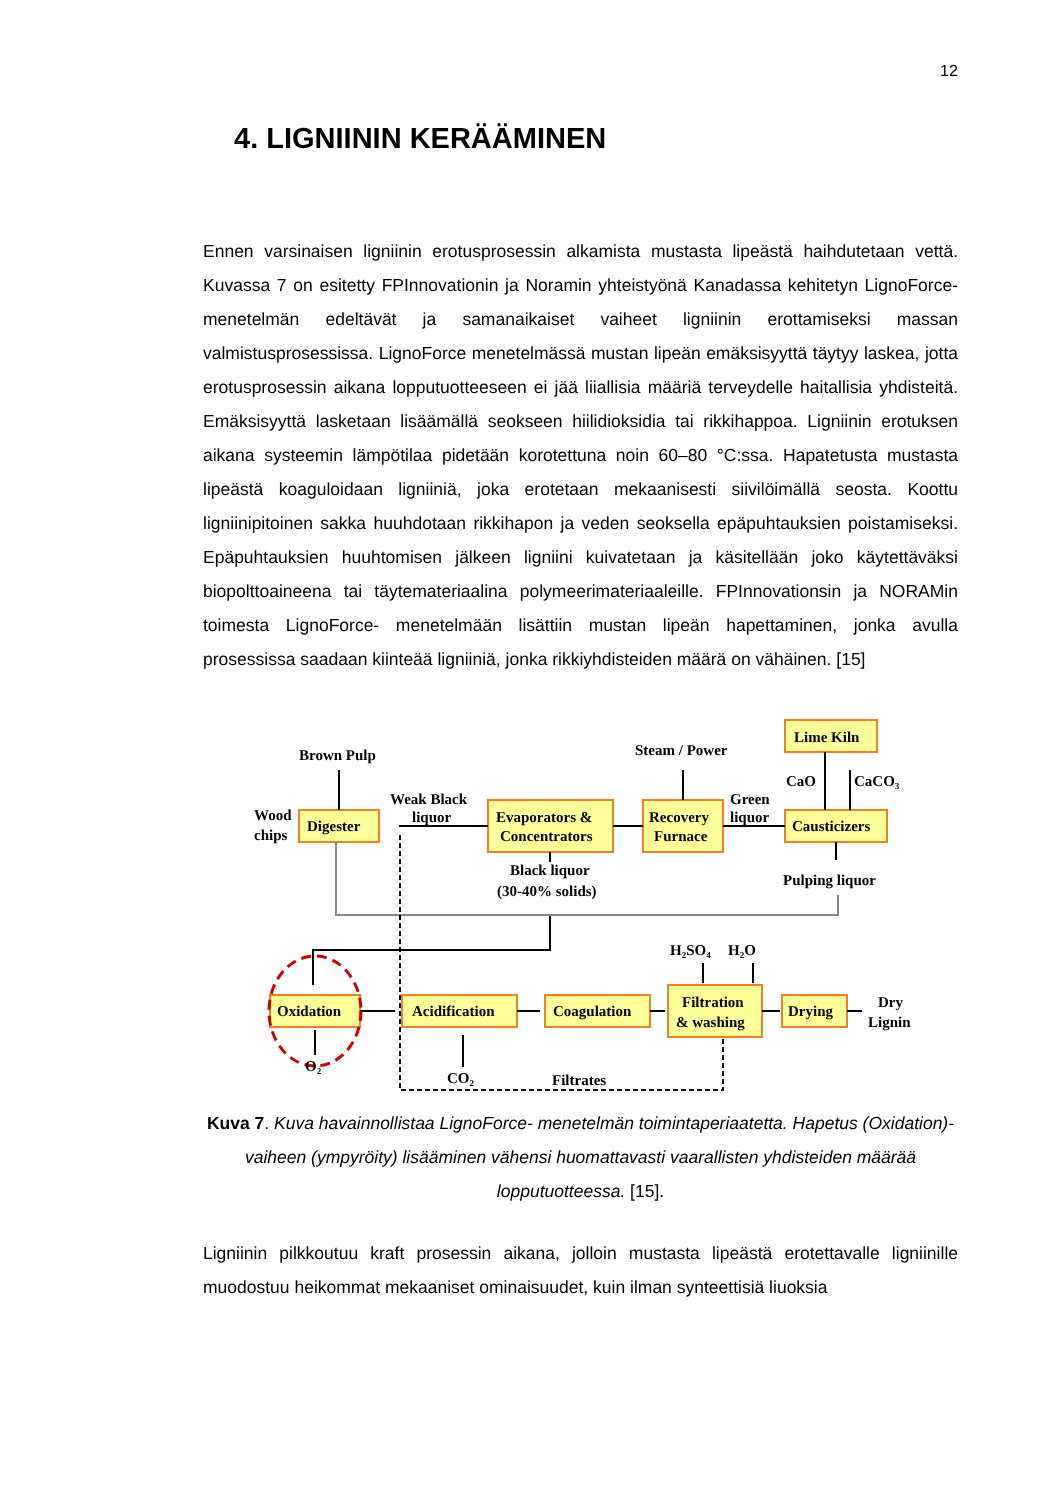12
4. LIGNIININ KERÄÄMINEN
Ennen varsinaisen ligniinin erotusprosessin alkamista mustasta lipeästä haihdutetaan vettä. Kuvassa 7 on esitetty FPInnovationin ja Noramin yhteistyönä Kanadassa kehitetyn LignoForce- menetelmän edeltävät ja samanaikaiset vaiheet ligniinin erottamiseksi massan valmistusprosessissa. LignoForce menetelmässä mustan lipeän emäksisyyttä täytyy laskea, jotta erotusprosessin aikana lopputuotteeseen ei jää liiallisia määriä terveydelle haitallisia yhdisteitä. Emäksisyyttä lasketaan lisäämällä seokseen hiilidioksidia tai rikkihappoa. Ligniinin erotuksen aikana systeemin lämpötilaa pidetään korotettuna noin 60–80 °C:ssa. Hapatetusta mustasta lipeästä koaguloidaan ligniiniä, joka erotetaan mekaanisesti siivilöimällä seosta. Koottu ligniinipitoinen sakka huuhdotaan rikkihapon ja veden seoksella epäpuhtauksien poistamiseksi. Epäpuhtauksien huuhtomisen jälkeen ligniini kuivatetaan ja käsitellään joko käytettäväksi biopolttoaineena tai täytemateriaalina polymeerimateriaaleille. FPInnovationsin ja NORAMin toimesta LignoForce- menetelmään lisättiin mustan lipeän hapettaminen, jonka avulla prosessissa saadaan kiinteää ligniiniä, jonka rikkiyhdisteiden määrä on vähäinen. [15]
Brown Pulp
Weak Black
liquor
Wood
chips
Digester
Evaporators &
Concentrators
Recovery
Furnace
Steam / Power
Green
liquor
Lime Kiln
CaO
CaCO₃
Causticizers
Pulping liquor
Black liquor
(30-40% solids)
H₂SO₄
H₂O
Oxidation
Acidification
Coagulation
Filtration
& washing
Drying
Dry
Lignin
O₂
CO₂
Filtrates
Kuva 7. Kuva havainnollistaa LignoForce- menetelmän toimintaperiaatetta. Hapetus (Oxidation)-vaiheen (ympyröity) lisääminen vähensi huomattavasti vaarallisten yhdisteiden määrää lopputuotteessa. [15].
Ligniinin pilkkoutuu kraft prosessin aikana, jolloin mustasta lipeästä erotettavalle ligniinille muodostuu heikommat mekaaniset ominaisuudet, kuin ilman synteettisiä liuoksia